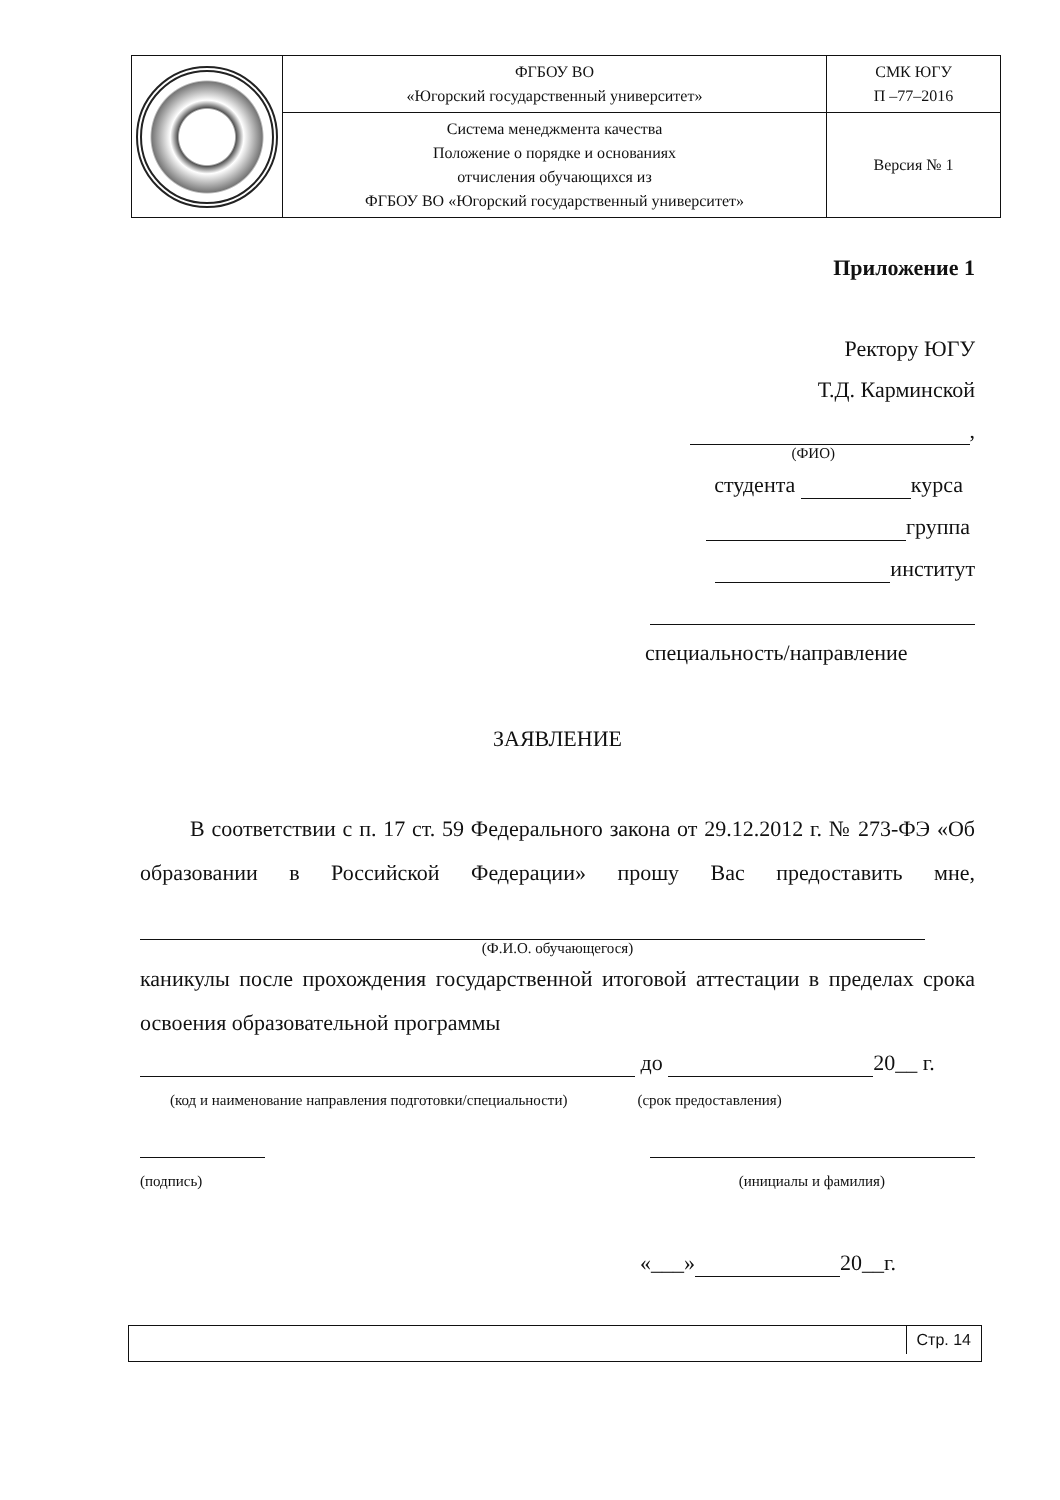| | ФГБОУ ВО «Югорский государственный университет» | СМК ЮГУ П –77–2016 |
| | Система менеджмента качества Положение о порядке и основаниях отчисления обучающихся из ФГБОУ ВО «Югорский государственный университет» | Версия № 1 |
Приложение 1
Ректору ЮГУ
Т.Д. Карминской
,
(ФИО)
студента курса
группа
институт
специальность/направление
ЗАЯВЛЕНИЕ
В соответствии с п. 17 ст. 59 Федерального закона от 29.12.2012 г. № 273-ФЭ «Об образовании в Российской Федерации» прошу Вас предоставить мне,
(Ф.И.О. обучающегося)
каникулы после прохождения государственной итоговой аттестации в пределах срока освоения образовательной программы
до 20__ г.
(код и наименование направления подготовки/специальности) (срок предоставления)
(подпись) (инициалы и фамилия)
«___» 20__г.
Стр. 14